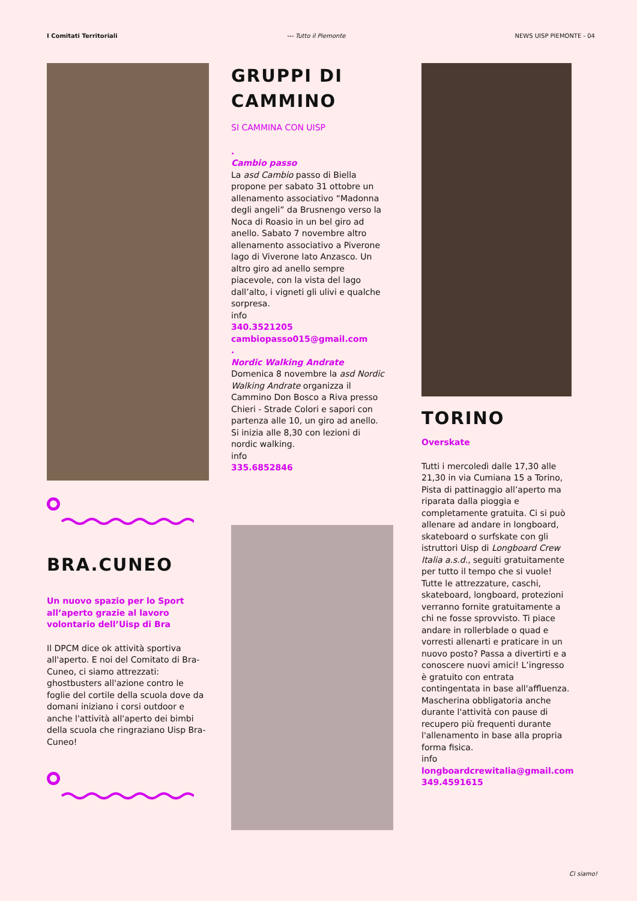I Comitati Territoriali --- Tutto il Piemonte NEWS UISP PIEMONTE - 04
BRA.CUNEO
Un nuovo spazio per lo Sport all’aperto grazie al lavoro volontario dell’Uisp di Bra
Il DPCM dice ok attività sportiva all'aperto. E noi del Comitato di Bra-Cuneo, ci siamo attrezzati: ghostbusters all'azione contro le foglie del cortile della scuola dove da domani iniziano i corsi outdoor e anche l'attività all'aperto dei bimbi della scuola che ringraziano Uisp Bra-Cuneo!
GRUPPI DI CAMMINO
SI CAMMINA CON UISP
.
Cambio passo
La asd Cambio passo di Biella propone per sabato 31 ottobre un allenamento associativo “Madonna degli angeli” da Brusnengo verso la Noca di Roasio in un bel giro ad anello. Sabato 7 novembre altro allenamento associativo a Piverone lago di Viverone lato Anzasco. Un altro giro ad anello sempre piacevole, con la vista del lago dall’alto, i vigneti gli ulivi e qualche sorpresa.
info
340.3521205
cambiopasso015@gmail.com
.
Nordic Walking Andrate
Domenica 8 novembre la asd Nordic Walking Andrate organizza il Cammino Don Bosco a Riva presso Chieri - Strade Colori e sapori con partenza alle 10, un giro ad anello. Si inizia alle 8,30 con lezioni di nordic walking.
info
335.6852846
TORINO
Overskate
Tutti i mercoledì dalle 17,30 alle 21,30 in via Cumiana 15 a Torino, Pista di pattinaggio all’aperto ma riparata dalla pioggia e completamente gratuita. Ci si può allenare ad andare in longboard, skateboard o surfskate con gli istruttori Uisp di Longboard Crew Italia a.s.d., seguiti gratuitamente per tutto il tempo che si vuole! Tutte le attrezzature, caschi, skateboard, longboard, protezioni verranno fornite gratuitamente a chi ne fosse sprovvisto. Ti piace andare in rollerblade o quad e vorresti allenarti e praticare in un nuovo posto? Passa a divertirti e a conoscere nuovi amici! L’ingresso è gratuito con entrata contingentata in base all'affluenza. Mascherina obbligatoria anche durante l'attività con pause di recupero più frequenti durante l'allenamento in base alla propria forma fisica.
info
longboardcrewitalia@gmail.com
349.4591615
Ci siamo!